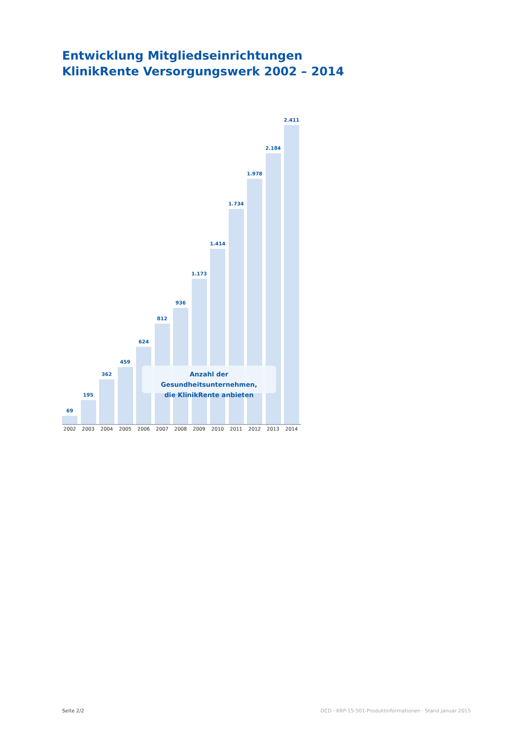Entwicklung Mitgliedseinrichtungen
KlinikRente Versorgungswerk 2002 – 2014
69
195
362
459
624
812
936
1.173
1.414
1.734
1.978
2.184
2.411
Anzahl der Gesundheitsunternehmen,
die KlinikRente anbieten
2002 2003 2004 2005 2006 2007 2008 2009 2010 2011 2012 2013 2014
Seite 2/2 DCD · KRP-15-501-Produktinformationen · Stand Januar 2015